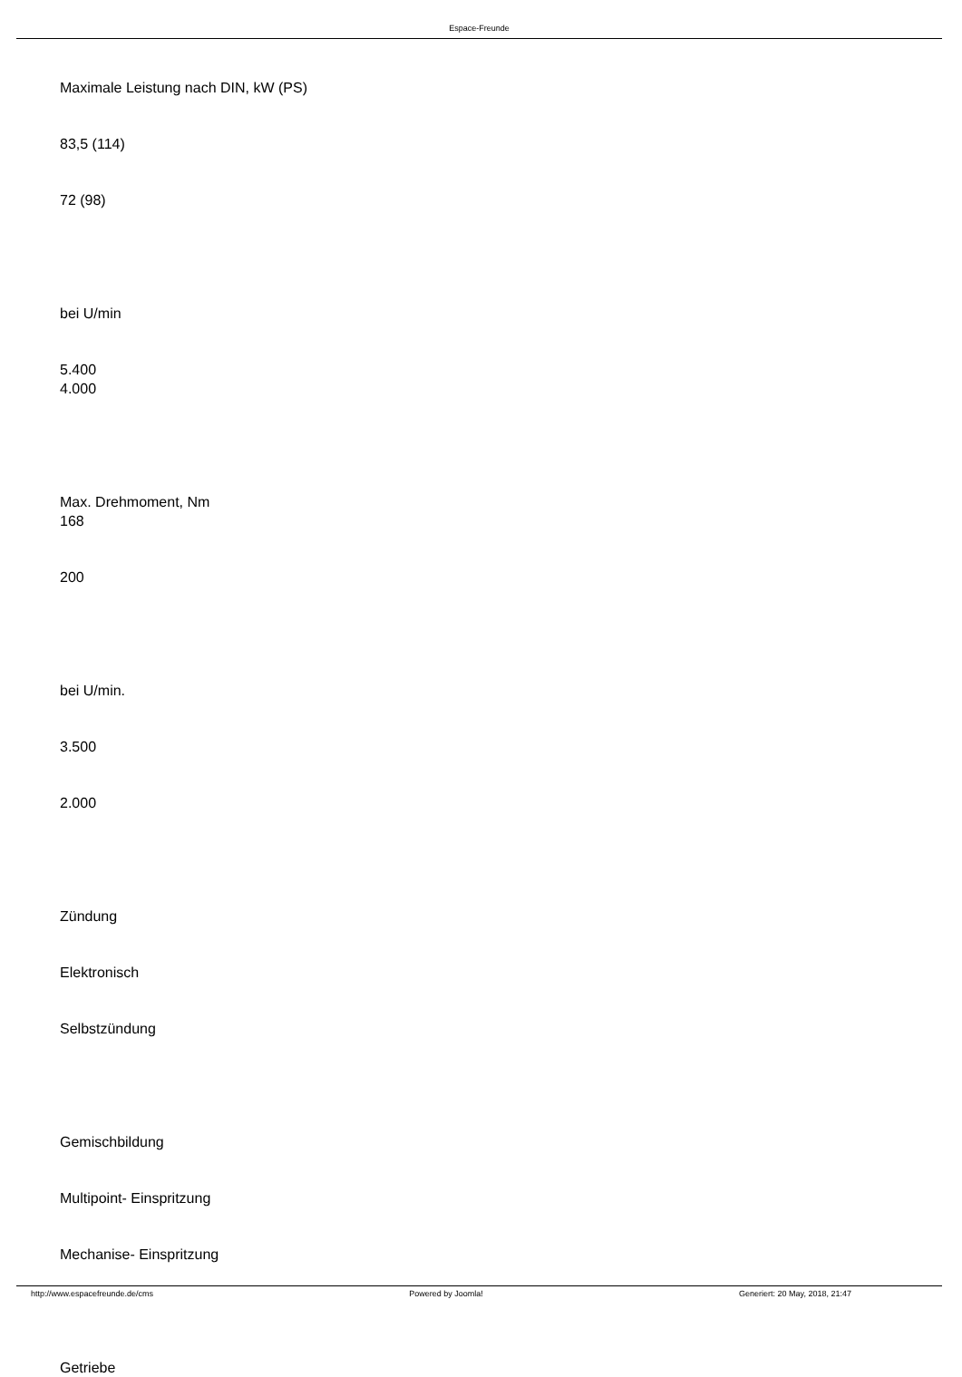Espace-Freunde
Maximale Leistung nach DIN, kW (PS)
83,5 (114)
72 (98)
bei U/min
5.400
4.000
Max. Drehmoment, Nm
168
200
bei U/min.
3.500
2.000
Zündung
Elektronisch
Selbstzündung
Gemischbildung
Multipoint- Einspritzung
Mechanise- Einspritzung
Getriebe
http://www.espacefreunde.de/cms Powered by Joomla! Generiert: 20 May, 2018, 21:47